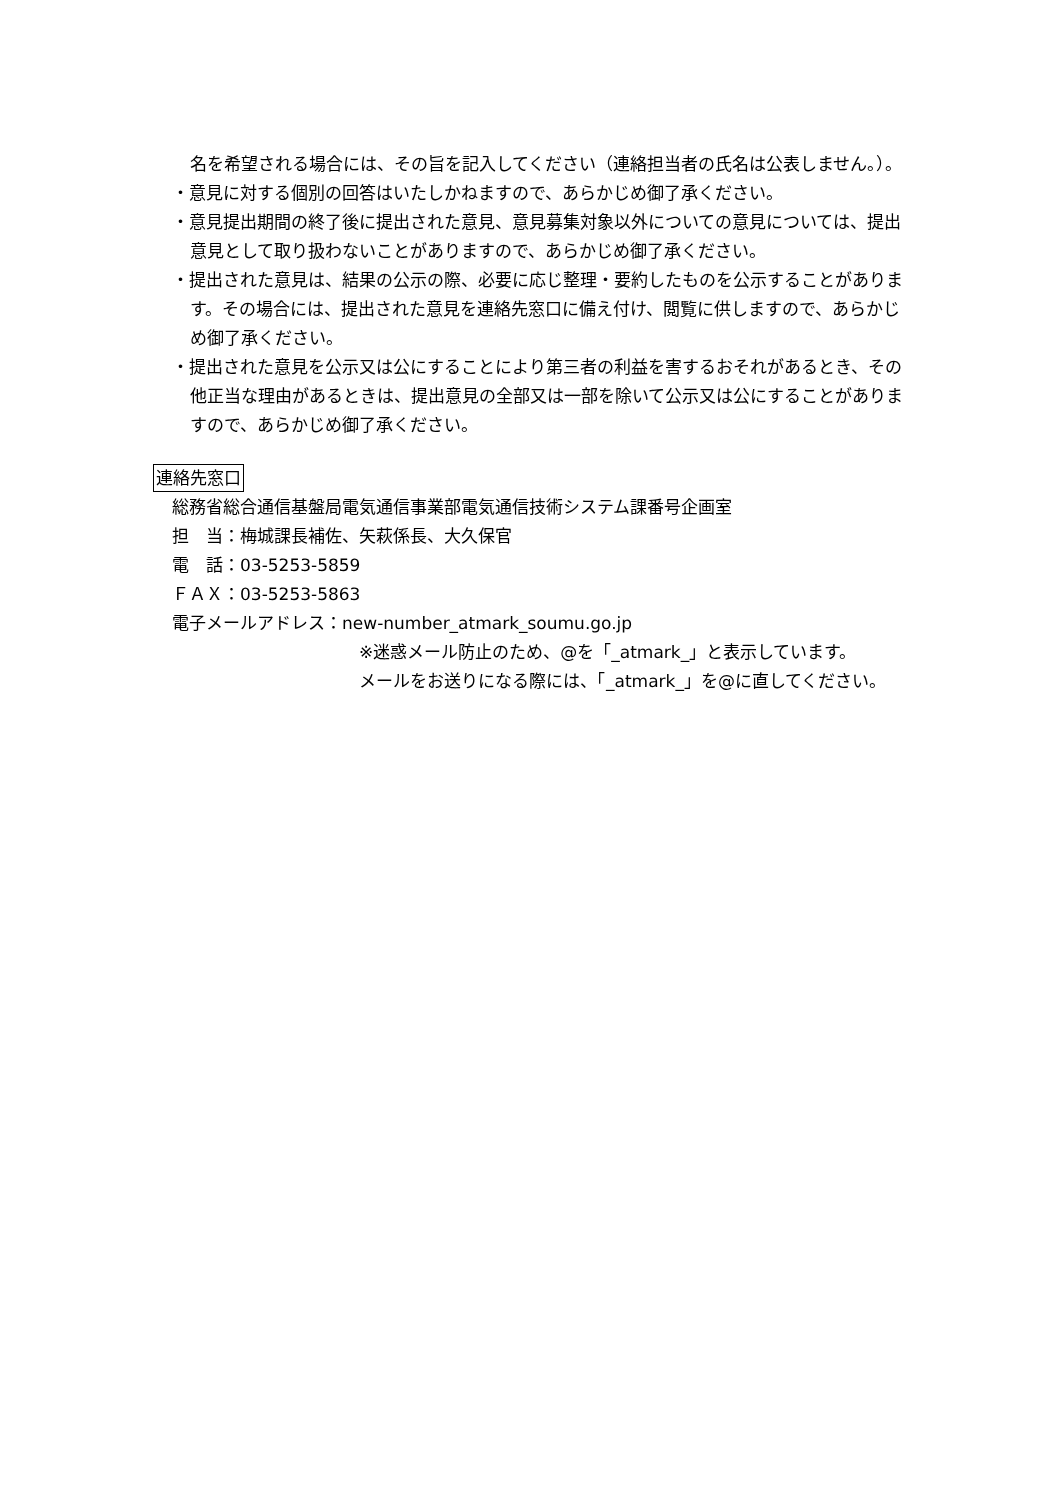名を希望される場合には、その旨を記入してください（連絡担当者の氏名は公表しません。）。
・意見に対する個別の回答はいたしかねますので、あらかじめ御了承ください。
・意見提出期間の終了後に提出された意見、意見募集対象以外についての意見については、提出意見として取り扱わないことがありますので、あらかじめ御了承ください。
・提出された意見は、結果の公示の際、必要に応じ整理・要約したものを公示することがあります。その場合には、提出された意見を連絡先窓口に備え付け、閲覧に供しますので、あらかじめ御了承ください。
・提出された意見を公示又は公にすることにより第三者の利益を害するおそれがあるとき、その他正当な理由があるときは、提出意見の全部又は一部を除いて公示又は公にすることがありますので、あらかじめ御了承ください。
連絡先窓口
総務省総合通信基盤局電気通信事業部電気通信技術システム課番号企画室
担　当：梅城課長補佐、矢萩係長、大久保官
電　話：03-5253-5859
ＦＡＸ：03-5253-5863
電子メールアドレス：new-number_atmark_soumu.go.jp
※迷惑メール防止のため、@を「_atmark_」と表示しています。
メールをお送りになる際には、「_atmark_」を@に直してください。